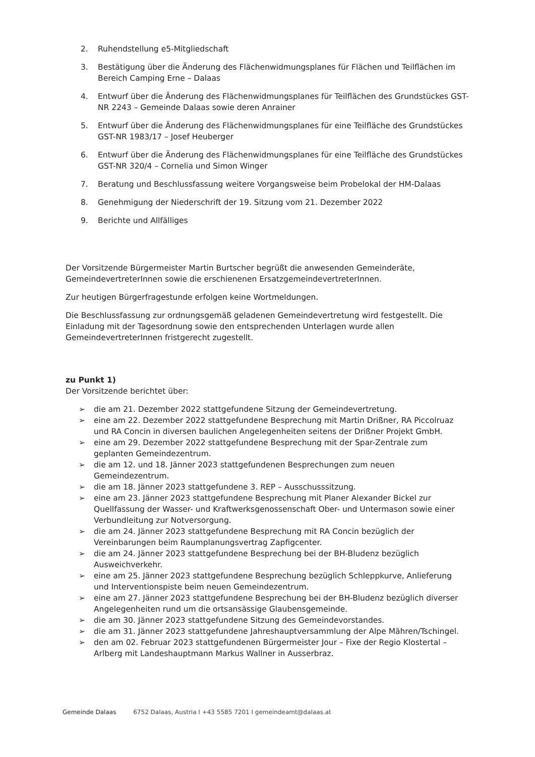2. Ruhendstellung e5-Mitgliedschaft
3. Bestätigung über die Änderung des Flächenwidmungsplanes für Flächen und Teilflächen im Bereich Camping Erne – Dalaas
4. Entwurf über die Änderung des Flächenwidmungsplanes für Teilflächen des Grundstückes GST-NR 2243 – Gemeinde Dalaas sowie deren Anrainer
5. Entwurf über die Änderung des Flächenwidmungsplanes für eine Teilfläche des Grundstückes GST-NR 1983/17 – Josef Heuberger
6. Entwurf über die Änderung des Flächenwidmungsplanes für eine Teilfläche des Grundstückes GST-NR 320/4 – Cornelia und Simon Winger
7. Beratung und Beschlussfassung weitere Vorgangsweise beim Probelokal der HM-Dalaas
8. Genehmigung der Niederschrift der 19. Sitzung vom 21. Dezember 2022
9. Berichte und Allfälliges
Der Vorsitzende Bürgermeister Martin Burtscher begrüßt die anwesenden Gemeinderäte, GemeindevertreterInnen sowie die erschienenen ErsatzgemeindevertreterInnen.
Zur heutigen Bürgerfragestunde erfolgen keine Wortmeldungen.
Die Beschlussfassung zur ordnungsgemäß geladenen Gemeindevertretung wird festgestellt. Die Einladung mit der Tagesordnung sowie den entsprechenden Unterlagen wurde allen GemeindevertreterInnen fristgerecht zugestellt.
zu Punkt 1)
Der Vorsitzende berichtet über:
➢ die am 21. Dezember 2022 stattgefundene Sitzung der Gemeindevertretung.
➢ eine am 22. Dezember 2022 stattgefundene Besprechung mit Martin Drißner, RA Piccolruaz und RA Concin in diversen baulichen Angelegenheiten seitens der Drißner Projekt GmbH.
➢ eine am 29. Dezember 2022 stattgefundene Besprechung mit der Spar-Zentrale zum geplanten Gemeindezentrum.
➢ die am 12. und 18. Jänner 2023 stattgefundenen Besprechungen zum neuen Gemeindezentrum.
➢ die am 18. Jänner 2023 stattgefundene 3. REP – Ausschusssitzung.
➢ eine am 23. Jänner 2023 stattgefundene Besprechung mit Planer Alexander Bickel zur Quellfassung der Wasser- und Kraftwerksgenossenschaft Ober- und Untermason sowie einer Verbundleitung zur Notversorgung.
➢ die am 24. Jänner 2023 stattgefundene Besprechung mit RA Concin bezüglich der Vereinbarungen beim Raumplanungsvertrag Zapfigcenter.
➢ die am 24. Jänner 2023 stattgefundene Besprechung bei der BH-Bludenz bezüglich Ausweichverkehr.
➢ eine am 25. Jänner 2023 stattgefundene Besprechung bezüglich Schleppkurve, Anlieferung und Interventionspiste beim neuen Gemeindezentrum.
➢ eine am 27. Jänner 2023 stattgefundene Besprechung bei der BH-Bludenz bezüglich diverser Angelegenheiten rund um die ortsansässige Glaubensgemeinde.
➢ die am 30. Jänner 2023 stattgefundene Sitzung des Gemeindevorstandes.
➢ die am 31. Jänner 2023 stattgefundene Jahreshauptversammlung der Alpe Mähren/Tschingel.
➢ den am 02. Februar 2023 stattgefundenen Bürgermeister Jour – Fixe der Regio Klostertal – Arlberg mit Landeshauptmann Markus Wallner in Ausserbraz.
Gemeinde Dalaas 6752 Dalaas, Austria I +43 5585 7201 I gemeindeamt@dalaas.at